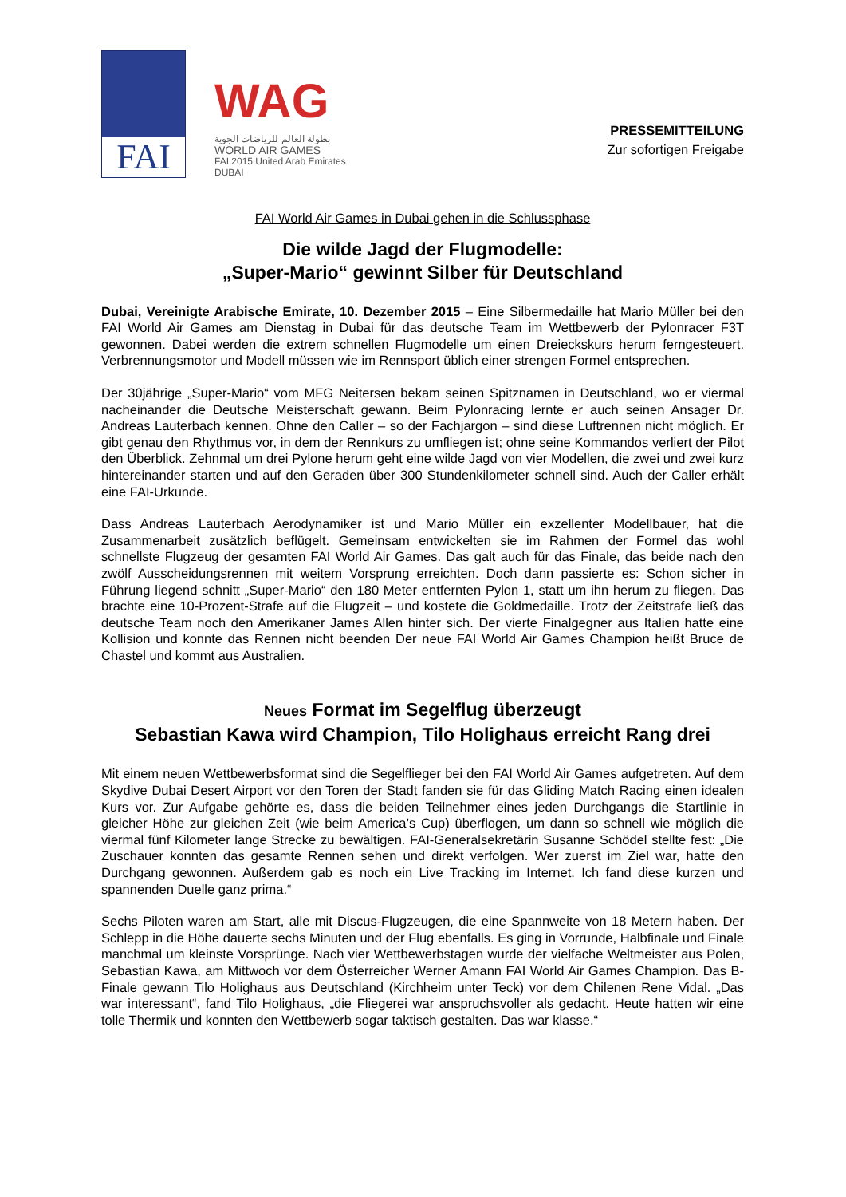FAI
WAG
بطولة العالم للرياضات الجوية
WORLD AIR GAMES
FAI 2015 United Arab Emirates DUBAI
PRESSEMITTEILUNG
Zur sofortigen Freigabe
FAI World Air Games in Dubai gehen in die Schlussphase
Die wilde Jagd der Flugmodelle:
„Super-Mario“ gewinnt Silber für Deutschland
Dubai, Vereinigte Arabische Emirate, 10. Dezember 2015 – Eine Silbermedaille hat Mario Müller bei den FAI World Air Games am Dienstag in Dubai für das deutsche Team im Wettbewerb der Pylonracer F3T gewonnen. Dabei werden die extrem schnellen Flugmodelle um einen Dreieckskurs herum ferngesteuert. Verbrennungsmotor und Modell müssen wie im Rennsport üblich einer strengen Formel entsprechen.
Der 30jährige „Super-Mario“ vom MFG Neitersen bekam seinen Spitznamen in Deutschland, wo er viermal nacheinander die Deutsche Meisterschaft gewann. Beim Pylonracing lernte er auch seinen Ansager Dr. Andreas Lauterbach kennen. Ohne den Caller – so der Fachjargon – sind diese Luftrennen nicht möglich. Er gibt genau den Rhythmus vor, in dem der Rennkurs zu umfliegen ist; ohne seine Kommandos verliert der Pilot den Überblick. Zehnmal um drei Pylone herum geht eine wilde Jagd von vier Modellen, die zwei und zwei kurz hintereinander starten und auf den Geraden über 300 Stundenkilometer schnell sind. Auch der Caller erhält eine FAI-Urkunde.
Dass Andreas Lauterbach Aerodynamiker ist und Mario Müller ein exzellenter Modellbauer, hat die Zusammenarbeit zusätzlich beflügelt. Gemeinsam entwickelten sie im Rahmen der Formel das wohl schnellste Flugzeug der gesamten FAI World Air Games. Das galt auch für das Finale, das beide nach den zwölf Ausscheidungsrennen mit weitem Vorsprung erreichten. Doch dann passierte es: Schon sicher in Führung liegend schnitt „Super-Mario“ den 180 Meter entfernten Pylon 1, statt um ihn herum zu fliegen. Das brachte eine 10-Prozent-Strafe auf die Flugzeit – und kostete die Goldmedaille. Trotz der Zeitstrafe ließ das deutsche Team noch den Amerikaner James Allen hinter sich. Der vierte Finalgegner aus Italien hatte eine Kollision und konnte das Rennen nicht beenden Der neue FAI World Air Games Champion heißt Bruce de Chastel und kommt aus Australien.
Neues Format im Segelflug überzeugt
Sebastian Kawa wird Champion, Tilo Holighaus erreicht Rang drei
Mit einem neuen Wettbewerbsformat sind die Segelflieger bei den FAI World Air Games aufgetreten. Auf dem Skydive Dubai Desert Airport vor den Toren der Stadt fanden sie für das Gliding Match Racing einen idealen Kurs vor. Zur Aufgabe gehörte es, dass die beiden Teilnehmer eines jeden Durchgangs die Startlinie in gleicher Höhe zur gleichen Zeit (wie beim America’s Cup) überflogen, um dann so schnell wie möglich die viermal fünf Kilometer lange Strecke zu bewältigen. FAI-Generalsekretärin Susanne Schödel stellte fest: „Die Zuschauer konnten das gesamte Rennen sehen und direkt verfolgen. Wer zuerst im Ziel war, hatte den Durchgang gewonnen. Außerdem gab es noch ein Live Tracking im Internet. Ich fand diese kurzen und spannenden Duelle ganz prima.“
Sechs Piloten waren am Start, alle mit Discus-Flugzeugen, die eine Spannweite von 18 Metern haben. Der Schlepp in die Höhe dauerte sechs Minuten und der Flug ebenfalls. Es ging in Vorrunde, Halbfinale und Finale manchmal um kleinste Vorsprünge. Nach vier Wettbewerbstagen wurde der vielfache Weltmeister aus Polen, Sebastian Kawa, am Mittwoch vor dem Österreicher Werner Amann FAI World Air Games Champion. Das B-Finale gewann Tilo Holighaus aus Deutschland (Kirchheim unter Teck) vor dem Chilenen Rene Vidal. „Das war interessant“, fand Tilo Holighaus, „die Fliegerei war anspruchsvoller als gedacht. Heute hatten wir eine tolle Thermik und konnten den Wettbewerb sogar taktisch gestalten. Das war klasse.“